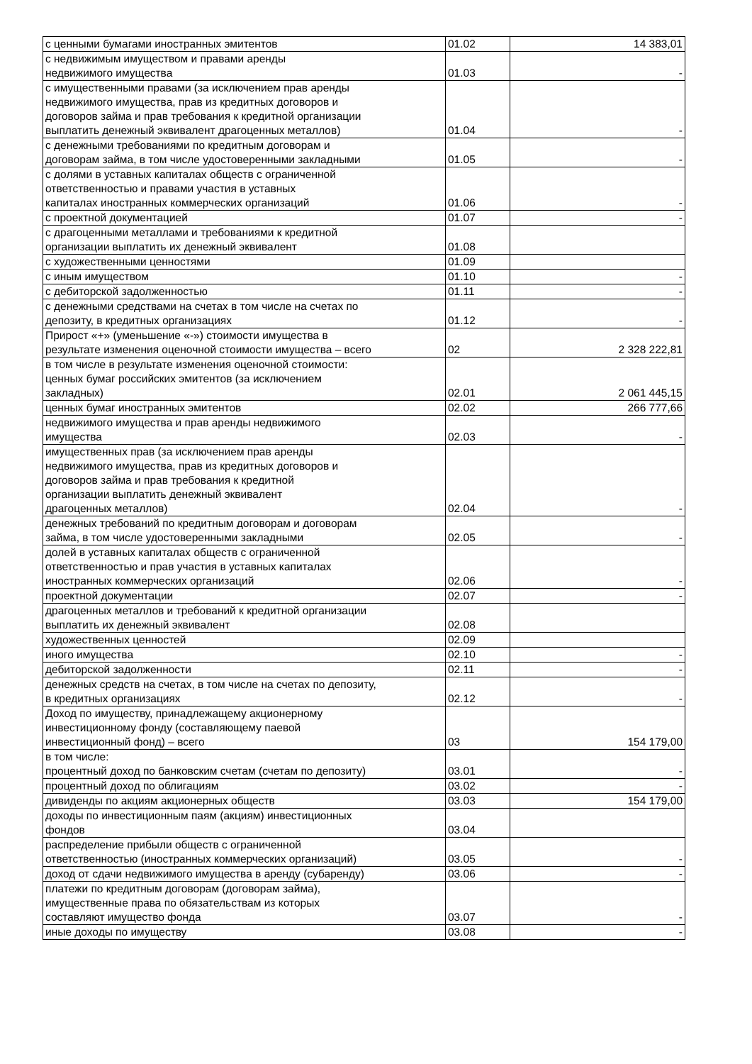| с ценными бумагами иностранных эмитентов | 01.02 | 14 383,01 |
| с недвижимым имуществом и правами аренды недвижимого имущества | 01.03 | - |
| с имущественными правами (за исключением прав аренды недвижимого имущества, прав из кредитных договоров и договоров займа и прав требования к кредитной организации выплатить денежный эквивалент драгоценных металлов) | 01.04 | - |
| с денежными требованиями по кредитным договорам и договорам займа, в том числе удостоверенными закладными | 01.05 | - |
| с долями в уставных капиталах обществ с ограниченной ответственностью и правами участия в уставных капиталах иностранных коммерческих организаций | 01.06 | - |
| с проектной документацией | 01.07 | - |
| с драгоценными металлами и требованиями к кредитной организации выплатить их денежный эквивалент | 01.08 | |
| с художественными ценностями | 01.09 | |
| с иным имуществом | 01.10 | - |
| с дебиторской задолженностью | 01.11 | - |
| с денежными средствами на счетах в том числе на счетах по депозиту, в кредитных организациях | 01.12 | - |
| Прирост «+» (уменьшение «-») стоимости имущества в результате изменения оценочной стоимости имущества – всего | 02 | 2 328 222,81 |
| в том числе в результате изменения оценочной стоимости: ценных бумаг российских эмитентов (за исключением закладных) | 02.01 | 2 061 445,15 |
| ценных бумаг иностранных эмитентов | 02.02 | 266 777,66 |
| недвижимого имущества и прав аренды недвижимого имущества | 02.03 | - |
| имущественных прав (за исключением прав аренды недвижимого имущества, прав из кредитных договоров и договоров займа и прав требования к кредитной организации выплатить денежный эквивалент драгоценных металлов) | 02.04 | - |
| денежных требований по кредитным договорам и договорам займа, в том числе удостоверенными закладными | 02.05 | - |
| долей в уставных капиталах обществ с ограниченной ответственностью и прав участия в уставных капиталах иностранных коммерческих организаций | 02.06 | - |
| проектной документации | 02.07 | - |
| драгоценных металлов и требований к кредитной организации выплатить их денежный эквивалент | 02.08 | |
| художественных ценностей | 02.09 | |
| иного имущества | 02.10 | - |
| дебиторской задолженности | 02.11 | - |
| денежных средств на счетах, в том числе на счетах по депозиту, в кредитных организациях | 02.12 | - |
| Доход по имуществу, принадлежащему акционерному инвестиционному фонду (составляющему паевой инвестиционный фонд) – всего | 03 | 154 179,00 |
| в том числе: процентный доход по банковским счетам (счетам по депозиту) | 03.01 | - |
| процентный доход по облигациям | 03.02 | - |
| дивиденды по акциям акционерных обществ | 03.03 | 154 179,00 |
| доходы по инвестиционным паям (акциям) инвестиционных фондов | 03.04 | |
| распределение прибыли обществ с ограниченной ответственностью (иностранных коммерческих организаций) | 03.05 | - |
| доход от сдачи недвижимого имущества в аренду (субаренду) | 03.06 | - |
| платежи по кредитным договорам (договорам займа), имущественные права по обязательствам из которых составляют имущество фонда | 03.07 | - |
| иные доходы по имуществу | 03.08 | - |